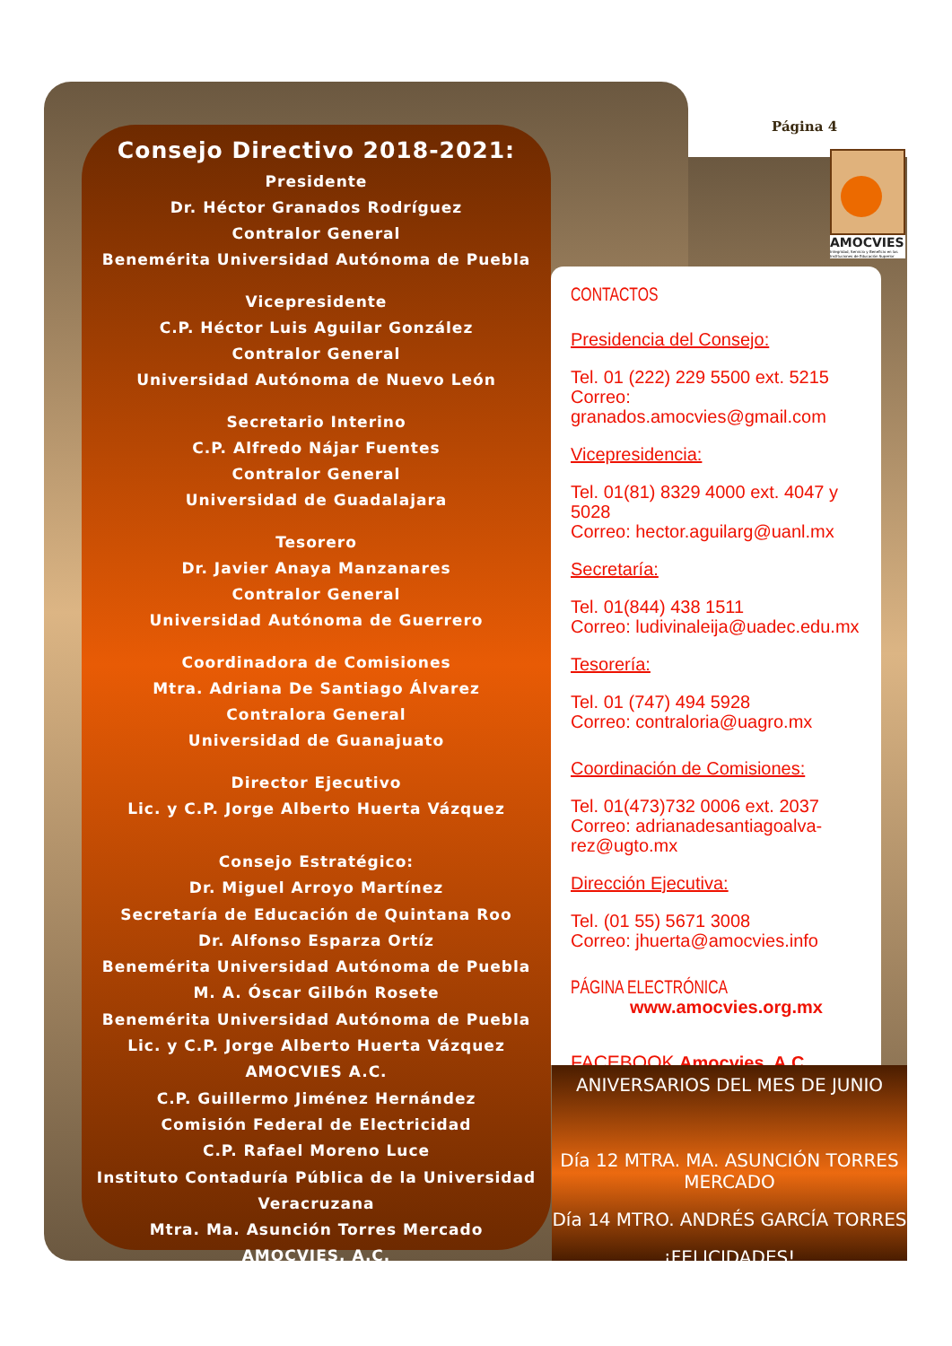Consejo Directivo 2018-2021:
Presidente
Dr. Héctor Granados Rodríguez
Contralor General
Benemérita Universidad Autónoma de Puebla
Vicepresidente
C.P. Héctor Luis Aguilar González
Contralor General
Universidad Autónoma de Nuevo León
Secretario Interino
C.P. Alfredo Nájar Fuentes
Contralor General
Universidad de Guadalajara
Tesorero
Dr. Javier Anaya Manzanares
Contralor General
Universidad Autónoma de Guerrero
Coordinadora de Comisiones
Mtra. Adriana De Santiago Álvarez
Contralora General
Universidad de Guanajuato
Director Ejecutivo
Lic. y C.P. Jorge Alberto Huerta Vázquez
Consejo Estratégico:
Dr. Miguel Arroyo Martínez
Secretaría de Educación de Quintana Roo
Dr. Alfonso Esparza Ortíz
Benemérita Universidad Autónoma de Puebla
M. A. Óscar Gilbón Rosete
Benemérita Universidad Autónoma de Puebla
Lic. y C.P. Jorge Alberto Huerta Vázquez
AMOCVIES A.C.
C.P. Guillermo Jiménez Hernández
Comisión Federal de Electricidad
C.P. Rafael Moreno Luce
Instituto Contaduría Pública de la Universidad Veracruzana
Mtra. Ma. Asunción Torres Mercado
AMOCVIES, A.C.
Página 4
AMOCVIES
Integridad, Servicio y Beneficio en las Instituciones de Educación Superior
CONTACTOS
Presidencia del Consejo:
Tel. 01 (222) 229 5500 ext. 5215
Correo: granados.amocvies@gmail.com
Vicepresidencia:
Tel. 01(81) 8329 4000 ext. 4047 y 5028
Correo: hector.aguilarg@uanl.mx
Secretaría:
Tel. 01(844) 438 1511
Correo: ludivinaleija@uadec.edu.mx
Tesorería:
Tel. 01 (747) 494 5928
Correo: contraloria@uagro.mx
Coordinación de Comisiones:
Tel. 01(473)732 0006 ext. 2037
Correo: adrianadesantiagoalva-rez@ugto.mx
Dirección Ejecutiva:
Tel. (01 55) 5671 3008
Correo: jhuerta@amocvies.info
PÁGINA ELECTRÓNICA
www.amocvies.org.mx
FACEBOOK Amocvies, A.C.
ANIVERSARIOS DEL MES DE JUNIO
Día 12 MTRA. MA. ASUNCIÓN TORRES MERCADO
Día 14 MTRO. ANDRÉS GARCÍA TORRES
¡FELICIDADES!